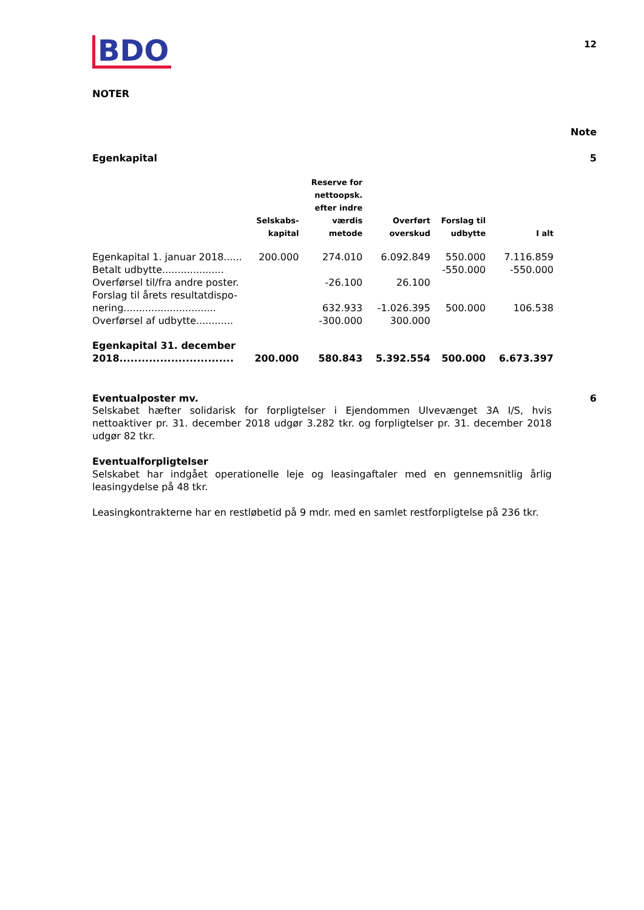BDO
12
NOTER
Note
Egenkapital 5
| | Selskabs- kapital | Reserve for nettoopsk. efter indre værdis metode | Overført overskud | Forslag til udbytte | I alt |
| --- | --- | --- | --- | --- | --- |
| Egenkapital 1. januar 2018...... | 200.000 | 274.010 | 6.092.849 | 550.000 | 7.116.859 |
| Betalt udbytte.................... | | | | -550.000 | -550.000 |
| Overførsel til/fra andre poster. | | -26.100 | 26.100 | | |
| Forslag til årets resultatdispo- nering.............................. | | 632.933 | -1.026.395 | 500.000 | 106.538 |
| Overførsel af udbytte............ | | -300.000 | 300.000 | | |
| Egenkapital 31. december 2018............................... | 200.000 | 580.843 | 5.392.554 | 500.000 | 6.673.397 |
Eventualposter mv. 6
Selskabet hæfter solidarisk for forpligtelser i Ejendommen Ulvevænget 3A I/S, hvis nettoaktiver pr. 31. december 2018 udgør 3.282 tkr. og forpligtelser pr. 31. december 2018 udgør 82 tkr.
Eventualforpligtelser
Selskabet har indgået operationelle leje og leasingaftaler med en gennemsnitlig årlig leasingydelse på 48 tkr.
Leasingkontrakterne har en restløbetid på 9 mdr. med en samlet restforpligtelse på 236 tkr.